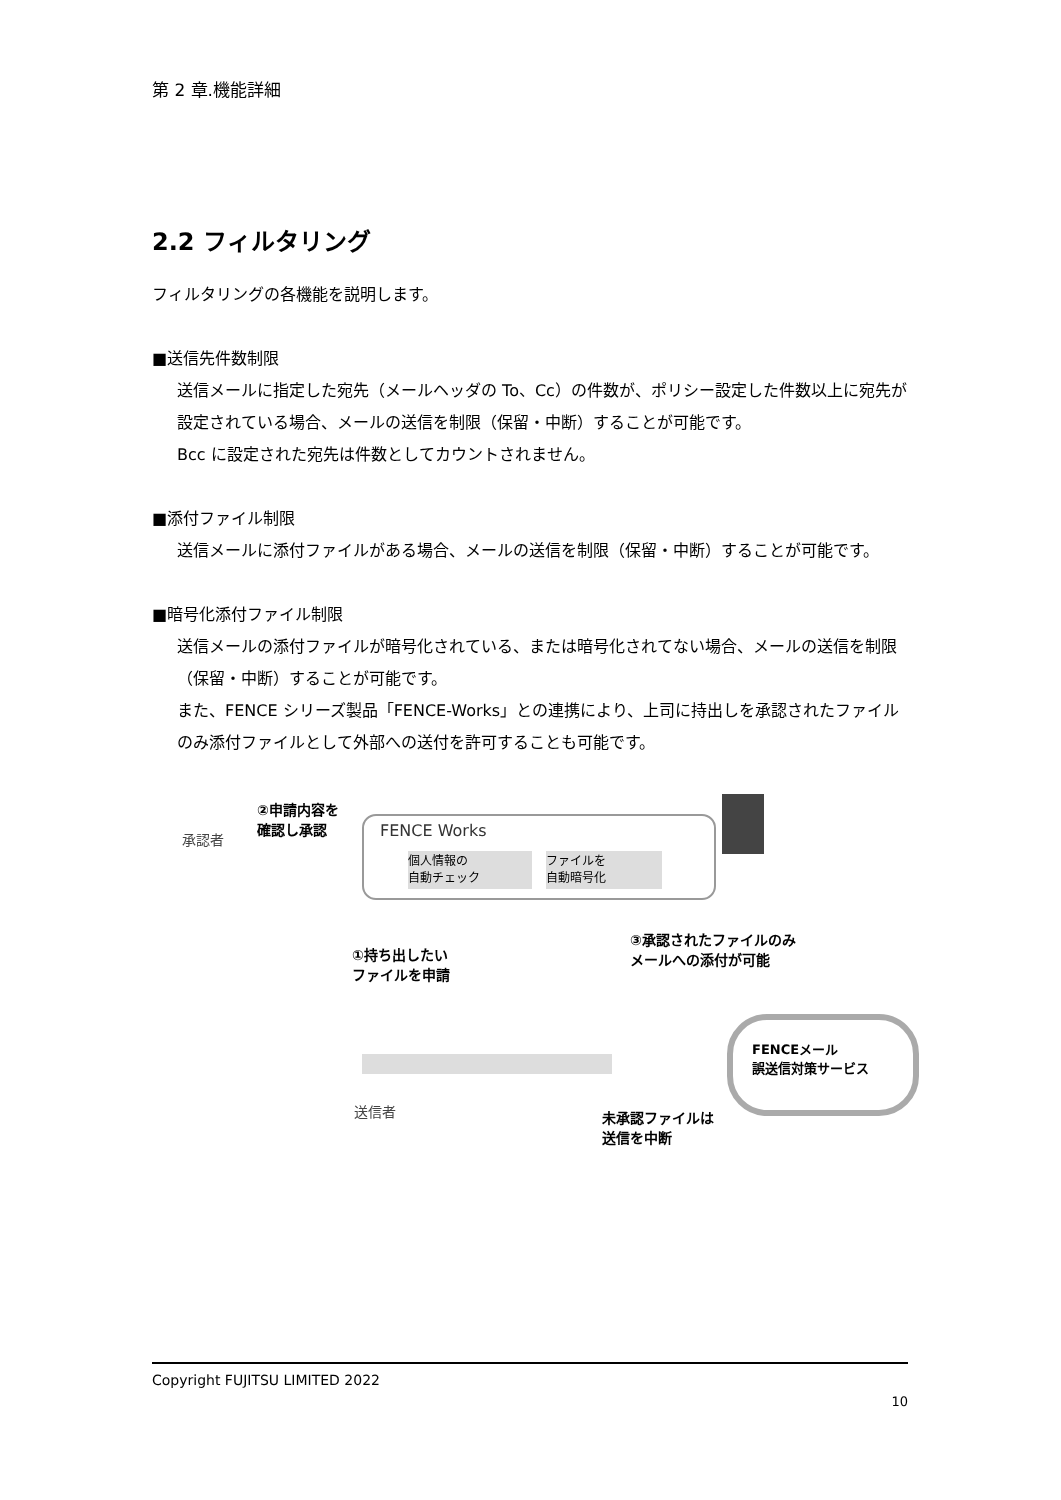第 2 章.機能詳細
2.2 フィルタリング
フィルタリングの各機能を説明します。
■送信先件数制限
送信メールに指定した宛先（メールヘッダの To、Cc）の件数が、ポリシー設定した件数以上に宛先が設定されている場合、メールの送信を制限（保留・中断）することが可能です。
Bcc に設定された宛先は件数としてカウントされません。
■添付ファイル制限
送信メールに添付ファイルがある場合、メールの送信を制限（保留・中断）することが可能です。
■暗号化添付ファイル制限
送信メールの添付ファイルが暗号化されている、または暗号化されてない場合、メールの送信を制限（保留・中断）することが可能です。
また、FENCE シリーズ製品「FENCE-Works」との連携により、上司に持出しを承認されたファイルのみ添付ファイルとして外部への送付を許可することも可能です。
承認者
②申請内容を
確認し承認
FENCE Works
個人情報の
自動チェック
ファイルを
自動暗号化
①持ち出したい
ファイルを申請
③承認されたファイルのみ
メールへの添付が可能
FENCEメール
誤送信対策サービス
送信者
未承認ファイルは
送信を中断
Copyright FUJITSU LIMITED 2022
10